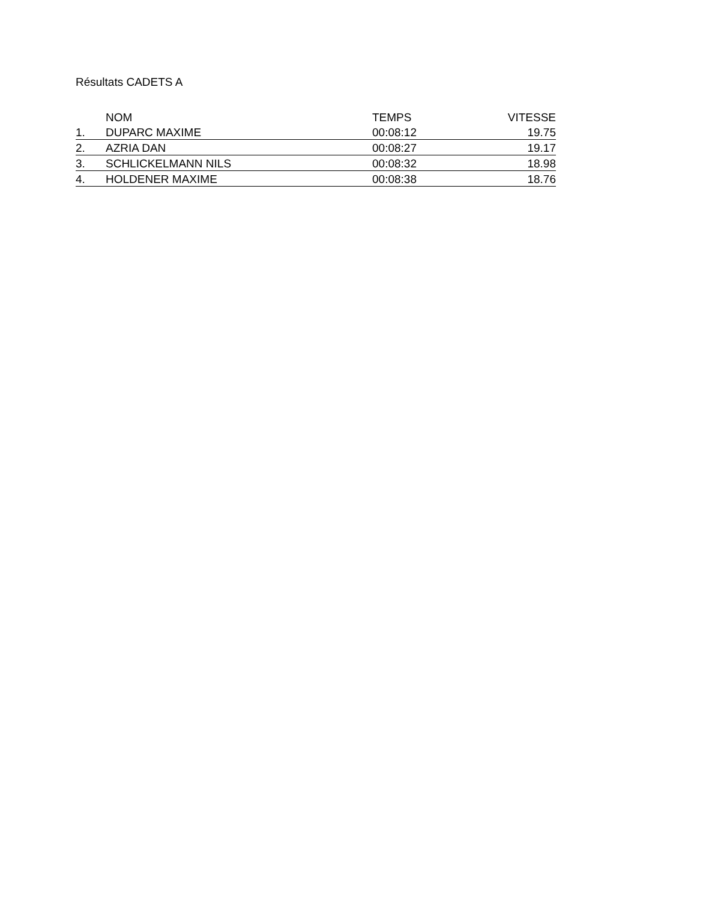Résultats CADETS A
| | NOM | TEMPS | VITESSE |
| --- | --- | --- | --- |
| 1. | DUPARC MAXIME | 00:08:12 | 19.75 |
| 2. | AZRIA DAN | 00:08:27 | 19.17 |
| 3. | SCHLICKELMANN NILS | 00:08:32 | 18.98 |
| 4. | HOLDENER MAXIME | 00:08:38 | 18.76 |